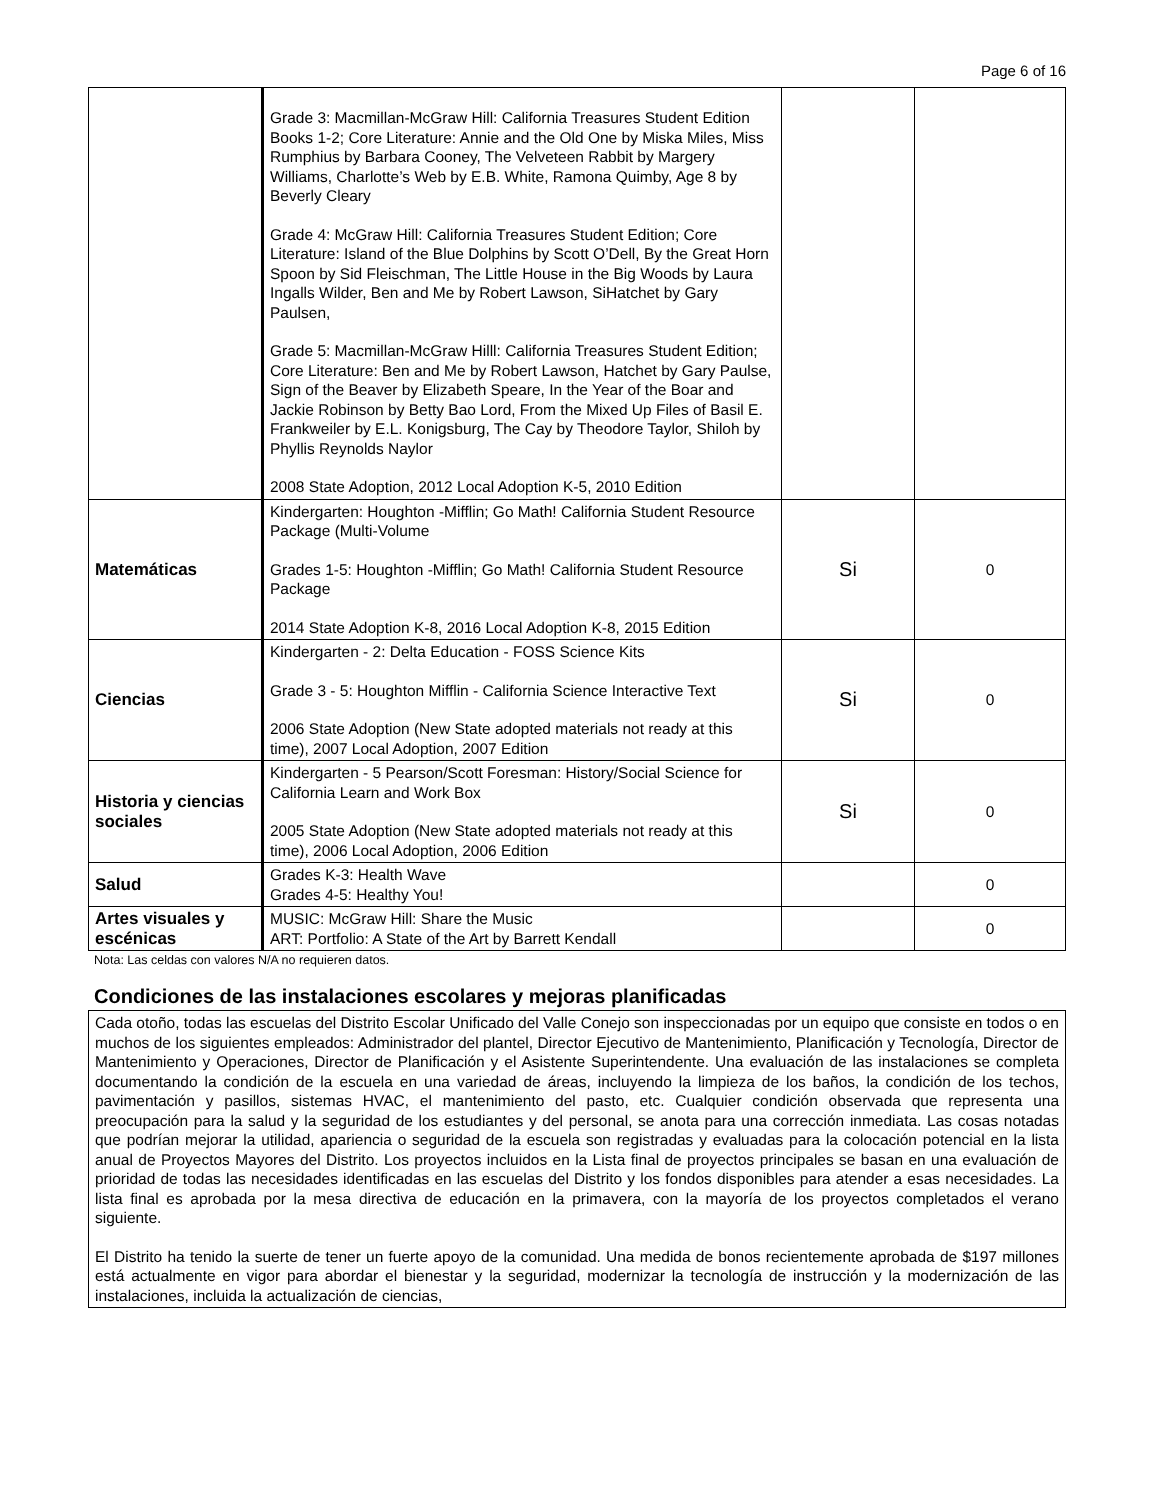Page 6 of 16
| | Grade 3: Macmillan-McGraw Hill: California Treasures Student Edition Books 1-2; Core Literature: Annie and the Old One by Miska Miles, Miss Rumphius by Barbara Cooney, The Velveteen Rabbit by Margery Williams, Charlotte’s Web by E.B. White, Ramona Quimby, Age 8 by Beverly Cleary Grade 4: McGraw Hill: California Treasures Student Edition; Core Literature: Island of the Blue Dolphins by Scott O’Dell, By the Great Horn Spoon by Sid Fleischman, The Little House in the Big Woods by Laura Ingalls Wilder, Ben and Me by Robert Lawson, SiHatchet by Gary Paulsen, Grade 5: Macmillan-McGraw Hilll: California Treasures Student Edition; Core Literature: Ben and Me by Robert Lawson, Hatchet by Gary Paulse, Sign of the Beaver by Elizabeth Speare, In the Year of the Boar and Jackie Robinson by Betty Bao Lord, From the Mixed Up Files of Basil E. Frankweiler by E.L. Konigsburg, The Cay by Theodore Taylor, Shiloh by Phyllis Reynolds Naylor 2008 State Adoption, 2012 Local Adoption K-5, 2010 Edition | | |
| Matemáticas | Kindergarten: Houghton -Mifflin; Go Math! California Student Resource Package (Multi-Volume Grades 1-5: Houghton -Mifflin; Go Math! California Student Resource Package 2014 State Adoption K-8, 2016 Local Adoption K-8, 2015 Edition | Si | 0 |
| Ciencias | Kindergarten - 2: Delta Education - FOSS Science Kits Grade 3 - 5: Houghton Mifflin - California Science Interactive Text 2006 State Adoption (New State adopted materials not ready at this time), 2007 Local Adoption, 2007 Edition | Si | 0 |
| Historia y ciencias sociales | Kindergarten - 5 Pearson/Scott Foresman: History/Social Science for California Learn and Work Box 2005 State Adoption (New State adopted materials not ready at this time), 2006 Local Adoption, 2006 Edition | Si | 0 |
| Salud | Grades K-3: Health Wave Grades 4-5: Healthy You! | | 0 |
| Artes visuales y escénicas | MUSIC: McGraw Hill: Share the Music ART: Portfolio: A State of the Art by Barrett Kendall | | 0 |
Nota: Las celdas con valores N/A no requieren datos.
Condiciones de las instalaciones escolares y mejoras planificadas
Cada otoño, todas las escuelas del Distrito Escolar Unificado del Valle Conejo son inspeccionadas por un equipo que consiste en todos o en muchos de los siguientes empleados: Administrador del plantel, Director Ejecutivo de Mantenimiento, Planificación y Tecnología, Director de Mantenimiento y Operaciones, Director de Planificación y el Asistente Superintendente. Una evaluación de las instalaciones se completa documentando la condición de la escuela en una variedad de áreas, incluyendo la limpieza de los baños, la condición de los techos, pavimentación y pasillos, sistemas HVAC, el mantenimiento del pasto, etc. Cualquier condición observada que representa una preocupación para la salud y la seguridad de los estudiantes y del personal, se anota para una corrección inmediata. Las cosas notadas que podrían mejorar la utilidad, apariencia o seguridad de la escuela son registradas y evaluadas para la colocación potencial en la lista anual de Proyectos Mayores del Distrito. Los proyectos incluidos en la Lista final de proyectos principales se basan en una evaluación de prioridad de todas las necesidades identificadas en las escuelas del Distrito y los fondos disponibles para atender a esas necesidades. La lista final es aprobada por la mesa directiva de educación en la primavera, con la mayoría de los proyectos completados el verano siguiente.
El Distrito ha tenido la suerte de tener un fuerte apoyo de la comunidad. Una medida de bonos recientemente aprobada de $197 millones está actualmente en vigor para abordar el bienestar y la seguridad, modernizar la tecnología de instrucción y la modernización de las instalaciones, incluida la actualización de ciencias,